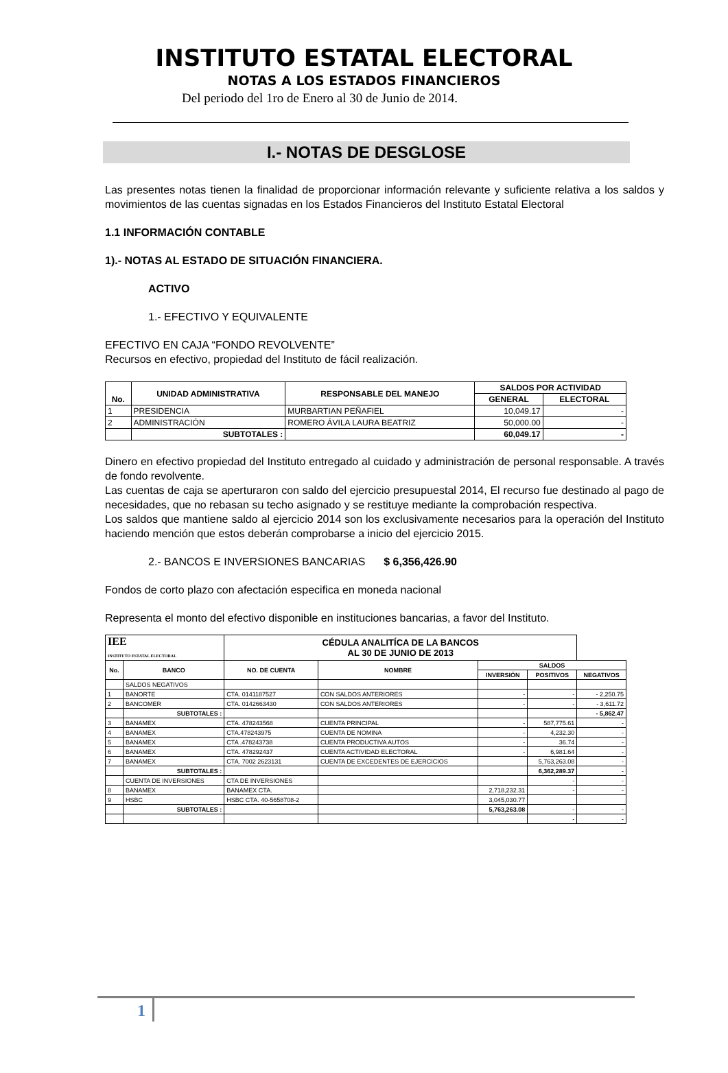INSTITUTO ESTATAL ELECTORAL
NOTAS A LOS ESTADOS FINANCIEROS
Del periodo del 1ro de Enero al 30 de Junio de 2014.
I.- NOTAS DE DESGLOSE
Las presentes notas tienen la finalidad de proporcionar información relevante y suficiente relativa a los saldos y movimientos de las cuentas signadas en los Estados Financieros del Instituto Estatal Electoral
1.1 INFORMACIÓN CONTABLE
1).- NOTAS AL ESTADO DE SITUACIÓN FINANCIERA.
ACTIVO
1.- EFECTIVO Y EQUIVALENTE
EFECTIVO EN CAJA “FONDO REVOLVENTE”
Recursos en efectivo, propiedad del Instituto de fácil realización.
| No. | UNIDAD ADMINISTRATIVA | RESPONSABLE DEL MANEJO | SALDOS POR ACTIVIDAD | |
| --- | --- | --- | --- | --- |
| | | | GENERAL | ELECTORAL |
| 1 | PRESIDENCIA | MURBARTIAN PEÑAFIEL | 10,049.17 | - |
| 2 | ADMINISTRACIÓN | ROMERO ÁVILA LAURA BEATRIZ | 50,000.00 | - |
| | SUBTOTALES : | | 60,049.17 | - |
Dinero en efectivo propiedad del Instituto entregado al cuidado y administración de personal responsable. A través de fondo revolvente.
Las cuentas de caja se aperturaron con saldo del ejercicio presupuestal 2014, El recurso fue destinado al pago de necesidades, que no rebasan su techo asignado y se restituye mediante la comprobación respectiva.
Los saldos que mantiene saldo al ejercicio 2014 son los exclusivamente necesarios para la operación del Instituto haciendo mención que estos deberán comprobarse a inicio del ejercicio 2015.
2.- BANCOS E INVERSIONES BANCARIAS $ 6,356,426.90
Fondos de corto plazo con afectación especifica en moneda nacional
Representa el monto del efectivo disponible en instituciones bancarias, a favor del Instituto.
| IEE INSTITUTO ESTATAL ELECTORAL | | CÉDULA ANALITÍCA DE LA BANCOS AL 30 DE JUNIO DE 2013 | | | | |
| No. | BANCO | NO. DE CUENTA | NOMBRE | SALDOS | | |
| | | | | INVERSIÓN | POSITIVOS | NEGATIVOS |
| | SALDOS NEGATIVOS | | | | | |
| 1 | BANORTE | CTA. 0141187527 | CON SALDOS ANTERIORES | - | - | - 2,250.75 |
| 2 | BANCOMER | CTA. 0142663430 | CON SALDOS ANTERIORES | - | - | - 3,611.72 |
| | SUBTOTALES : | | | | | - 5,862.47 |
| 3 | BANAMEX | CTA. 478243568 | CUENTA PRINCIPAL | - | 587,775.61 | - |
| 4 | BANAMEX | CTA.478243975 | CUENTA DE NOMINA | - | 4,232.30 | - |
| 5 | BANAMEX | CTA .478243738 | CUENTA PRODUCTIVA AUTOS | - | 36.74 | - |
| 6 | BANAMEX | CTA. 478292437 | CUENTA ACTIVIDAD ELECTORAL | - | 6,981.64 | - |
| 7 | BANAMEX | CTA. 7002 2623131 | CUENTA DE EXCEDENTES DE EJERCICIOS | | 5,763,263.08 | - |
| | SUBTOTALES : | | | | 6,362,289.37 | - |
| | CUENTA DE INVERSIONES | CTA DE INVERSIONES | | | - | - |
| 8 | BANAMEX | BANAMEX CTA. | | 2,718,232.31 | - | - |
| 9 | HSBC | HSBC CTA. 40-5658708-2 | | 3,045,030.77 | | |
| | SUBTOTALES : | | | 5,763,263.08 | - | - |
| | | | | | - | - |
1